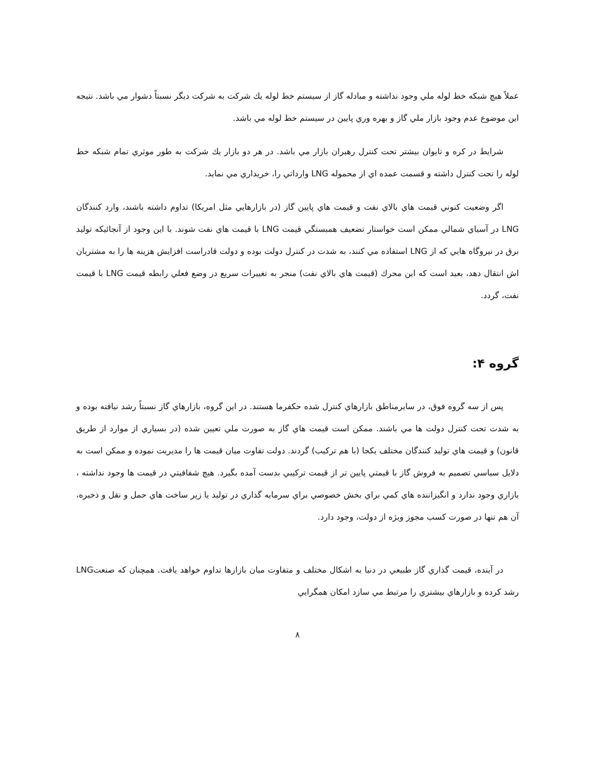عملاً هيچ شبكه خط لوله ملي وجود نداشته و مبادله گاز از سيستم خط لوله يك شركت به شركت ديگر نسبتاً دشوار مي باشد. نتيجه اين موضوع عدم وجود بازار ملي گاز و بهره وري پايين در سيستم خط لوله مي باشد.
شرايط در كره و تايوان بيشتر تحت كنترل رهبران بازار مي باشد. در هر دو بازار يك شركت به طور موثري تمام شبكه خط لوله را تحت كنترل داشته و قسمت عمده اي از محموله LNG وارداتي را، خريداري مي نمايد.
اگر وضعيت كنوني قيمت هاي بالاي نفت و قيمت هاي پايين گاز (در بازارهايي مثل امريكا) تداوم داشته باشند، وارد كنندگان LNG در آسياي شمالي ممكن است خواستار تضعيف همبستگي قيمت LNG با قيمت هاي نفت شوند. با اين وجود از آنجائيكه توليد برق در نيروگاه هايي كه از LNG استفاده مي كنند، به شدت در كنترل دولت بوده و دولت قادراست افزايش هزينه ها را به مشتريان اش انتقال دهد، بعيد است كه اين محرك (قيمت هاي بالاي نفت) منجر به تغييرات سريع در وضع فعلي رابطه قيمت LNG با قيمت نفت، گردد.
گروه ۴:
پس از سه گروه فوق، در سايرمناطق بازارهاي كنترل شده حكفرما هستند. در اين گروه، بازارهاي گاز نسبتاً رشد نيافته بوده و به شدت تحت كنترل دولت ها مي باشند. ممكن است قيمت هاي گاز به صورت ملي تعيين شده (در بسياري از موارد از طريق قانون) و قيمت هاي توليد كنندگان مختلف يكجا (با هم تركيب) گردند. دولت تفاوت ميان قيمت ها را مديريت نموده و ممكن است به دلايل سياسي تصميم به فروش گاز با قيمتي پايين تر از قيمت تركيبي بدست آمده بگيرد. هيچ شفافيتي در قيمت ها وجود نداشته ، بازاري وجود ندارد و انگيزاننده هاي كمي براي بخش خصوصي براي سرمايه گذاري در توليد يا زير ساخت هاي حمل و نقل و ذخيره، آن هم تنها در صورت كسب مجوز ويژه از دولت، وجود دارد.
در آينده، قيمت گذاري گاز طبيعي در دنيا به اشكال مختلف و متفاوت ميان بازارها تداوم خواهد يافت. همچنان كه صنعتLNG رشد كرده و بازارهاي بيشتري را مرتبط مي سازد امكان همگرايي
۸